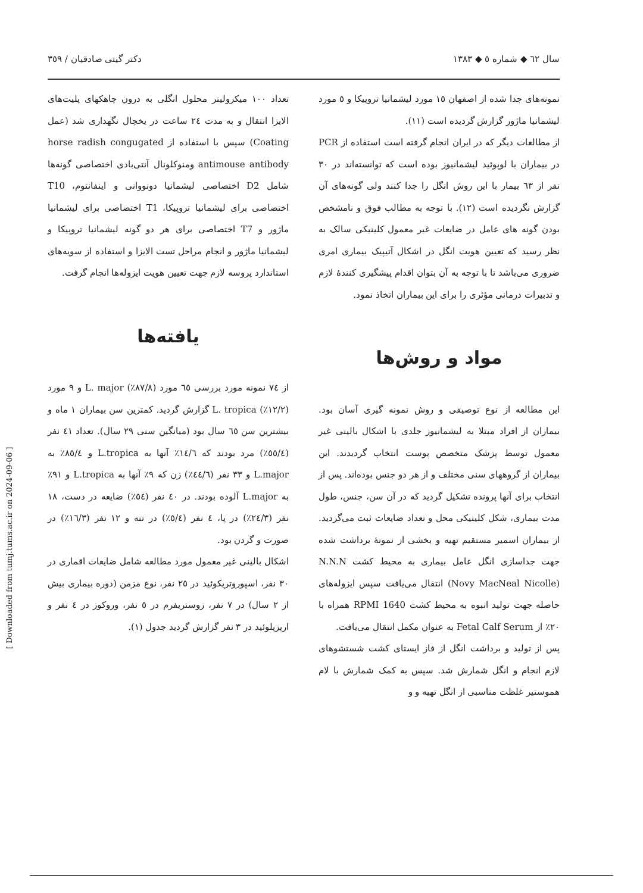سال ٦٢ ◆ شماره ٥ ◆ ١٣٨٣ دکتر گیتی صادقیان / ٣٥٩
نمونه‌های جدا شده از اصفهان ١٥ مورد لیشمانیا تروپیکا و ٥ مورد لیشمانیا ماژور گزارش گردیده است (١١).
از مطالعات دیگر که در ایران انجام گرفته است استفاده از PCR در بیماران با لوپوئید لیشمانیوز بوده است که توانسته‌اند در ٣٠ نفر از ٦٣ بیمار با این روش انگل را جدا کنند ولی گونه‌های آن گزارش نگردیده است (١٢). با توجه به مطالب فوق و نامشخص بودن گونه های عامل در ضایعات غیر معمول کلینیکی سالک به نظر رسید که تعیین هویت انگل در اشکال آتیپیک بیماری امری ضروری می‌باشد تا با توجه به آن بتوان اقدام پیشگیری کنندهٔ لازم و تدبیرات درمانی مؤثری را برای این بیماران اتخاذ نمود.
مواد و روش‌ها
این مطالعه از نوع توصیفی و روش نمونه گیری آسان بود. بیماران از افراد مبتلا به لیشمانیوز جلدی با اشکال بالینی غیر معمول توسط پزشک متخصص پوست انتخاب گردیدند. این بیماران از گروههای سنی مختلف و از هر دو جنس بوده‌اند. پس از انتخاب برای آنها پرونده تشکیل گردید که در آن سن، جنس، طول مدت بیماری، شکل کلینیکی محل و تعداد ضایعات ثبت می‌گردید. از بیماران اسمیر مستقیم تهیه و بخشی از نمونهٔ برداشت شده جهت جداسازی انگل عامل بیماری به محیط کشت N.N.N (Novy MacNeal Nicolle) انتقال می‌یافت سپس ایزوله‌های حاصله جهت تولید انبوه به محیط کشت RPMI 1640 همراه با ٢٠٪ از Fetal Calf Serum به عنوان مکمل انتقال می‌یافت.
پس از تولید و برداشت انگل از فاز ایستای کشت شستشوهای لازم انجام و انگل شمارش شد. سپس به کمک شمارش با لام هموستیر غلظت مناسبی از انگل تهیه و و
تعداد ١٠٠ میکرولیتر محلول انگلی به درون چاهکهای پلیت‌های الایزا انتقال و به مدت ٢٤ ساعت در یخچال نگهداری شد (عمل Coating) سپس با استفاده از horse radish congugated antimouse antibody ومنوکلونال آنتی‌بادی اختصاصی گونه‌ها شامل D2 اختصاصی لیشمانیا دونووانی و اینفانتوم، T10 اختصاصی برای لیشمانیا تروپیکا، T1 اختصاصی برای لیشمانیا ماژور و T7 اختصاصی برای هر دو گونه لیشمانیا تروپیکا و لیشمانیا ماژور و انجام مراحل تست الایزا و استفاده از سویه‌های استاندارد پروسه لازم جهت تعیین هویت ایزوله‌ها انجام گرفت.
یافته‌ها
از ٧٤ نمونه مورد بررسی ٦٥ مورد (٨٧/٨٪) L. major و ٩ مورد (١٢/٢٪) L. tropica گزارش گردید. کمترین سن بیماران ١ ماه و بیشترین سن ٦٥ سال بود (میانگین سنی ٢٩ سال). تعداد ٤١ نفر (٥٥/٤٪) مرد بودند که ١٤/٦٪ آنها به L.tropica و ٨٥/٤٪ به L.major و ٣٣ نفر (٤٤/٦٪) زن که ٩٪ آنها به L.tropica و ٩١٪ به L.major آلوده بودند. در ٤٠ نفر (٥٤٪) ضایعه در دست، ١٨ نفر (٢٤/٣٪) در پا، ٤ نفر (٥/٤٪) در تنه و ١٢ نفر (١٦/٣٪) در صورت و گردن بود.
اشکال بالینی غیر معمول مورد مطالعه شامل ضایعات اقماری در ٣٠ نفر، اسپوروتریکوئید در ٢٥ نفر، نوع مزمن (دوره بیماری بیش از ٢ سال) در ٧ نفر، زوستریفرم در ٥ نفر، وروکوز در ٤ نفر و اریزپلوئید در ٣ نفر گزارش گردید جدول (١).
[ Downloaded from tumj.tums.ac.ir on 2024-09-06 ]